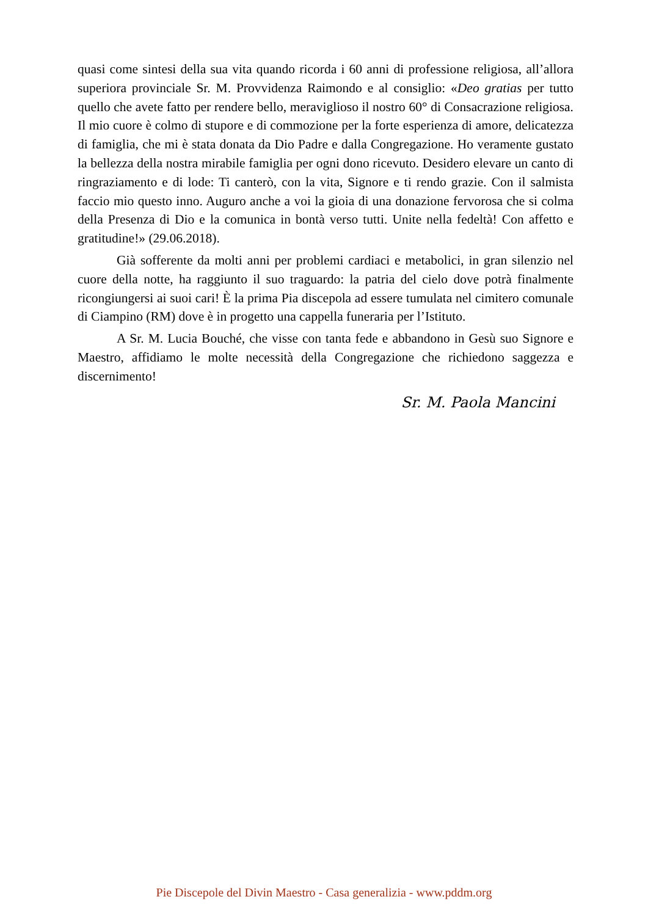quasi come sintesi della sua vita quando ricorda i 60 anni di professione religiosa, all’allora superiora provinciale Sr. M. Provvidenza Raimondo e al consiglio: «Deo gratias per tutto quello che avete fatto per rendere bello, meraviglioso il nostro 60° di Consacrazione religiosa. Il mio cuore è colmo di stupore e di commozione per la forte esperienza di amore, delicatezza di famiglia, che mi è stata donata da Dio Padre e dalla Congregazione. Ho veramente gustato la bellezza della nostra mirabile famiglia per ogni dono ricevuto. Desidero elevare un canto di ringraziamento e di lode: Ti canterò, con la vita, Signore e ti rendo grazie. Con il salmista faccio mio questo inno. Auguro anche a voi la gioia di una donazione fervorosa che si colma della Presenza di Dio e la comunica in bontà verso tutti. Unite nella fedeltà! Con affetto e gratitudine!» (29.06.2018).
Già sofferente da molti anni per problemi cardiaci e metabolici, in gran silenzio nel cuore della notte, ha raggiunto il suo traguardo: la patria del cielo dove potrà finalmente ricongiungersi ai suoi cari! È la prima Pia discepola ad essere tumulata nel cimitero comunale di Ciampino (RM) dove è in progetto una cappella funeraria per l’Istituto.
A Sr. M. Lucia Bouché, che visse con tanta fede e abbandono in Gesù suo Signore e Maestro, affidiamo le molte necessità della Congregazione che richiedono saggezza e discernimento!
Sr. M. Paola Mancini
Pie Discepole del Divin Maestro - Casa generalizia - www.pddm.org